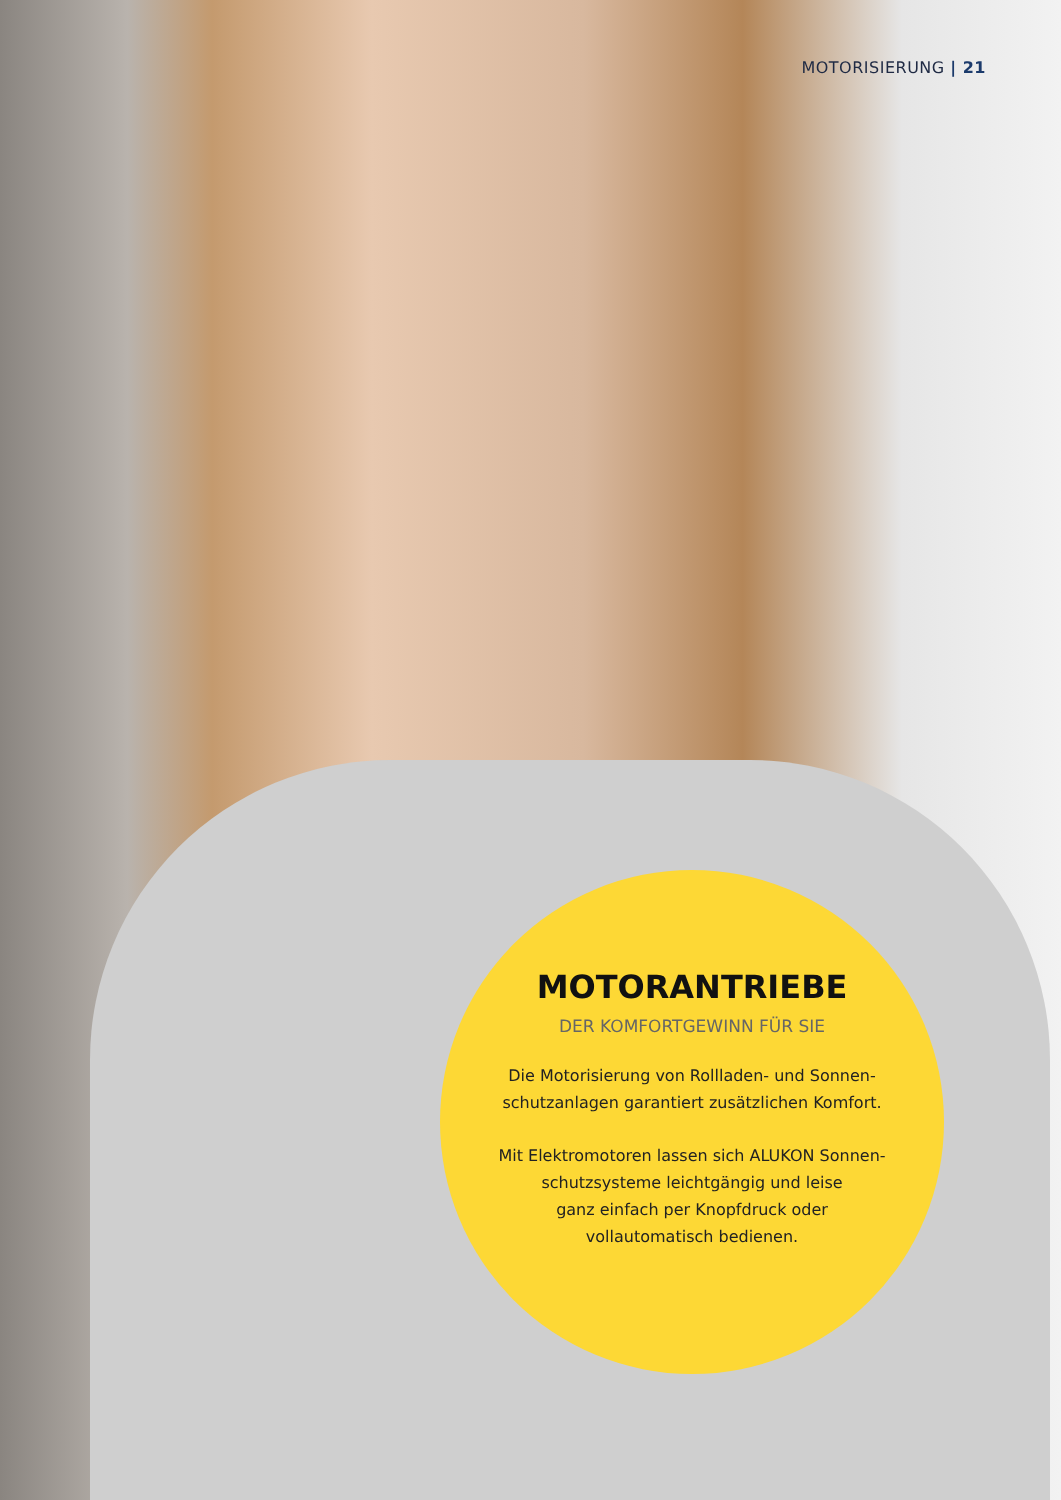MOTORISIERUNG | 21
MOTORANTRIEBE
DER KOMFORTGEWINN FÜR SIE
Die Motorisierung von Rollladen- und Sonnen-
schutzanlagen garantiert zusätzlichen Komfort.
Mit Elektromotoren lassen sich ALUKON Sonnen-
schutzsysteme leichtgängig und leise
ganz einfach per Knopfdruck oder
vollautomatisch bedienen.